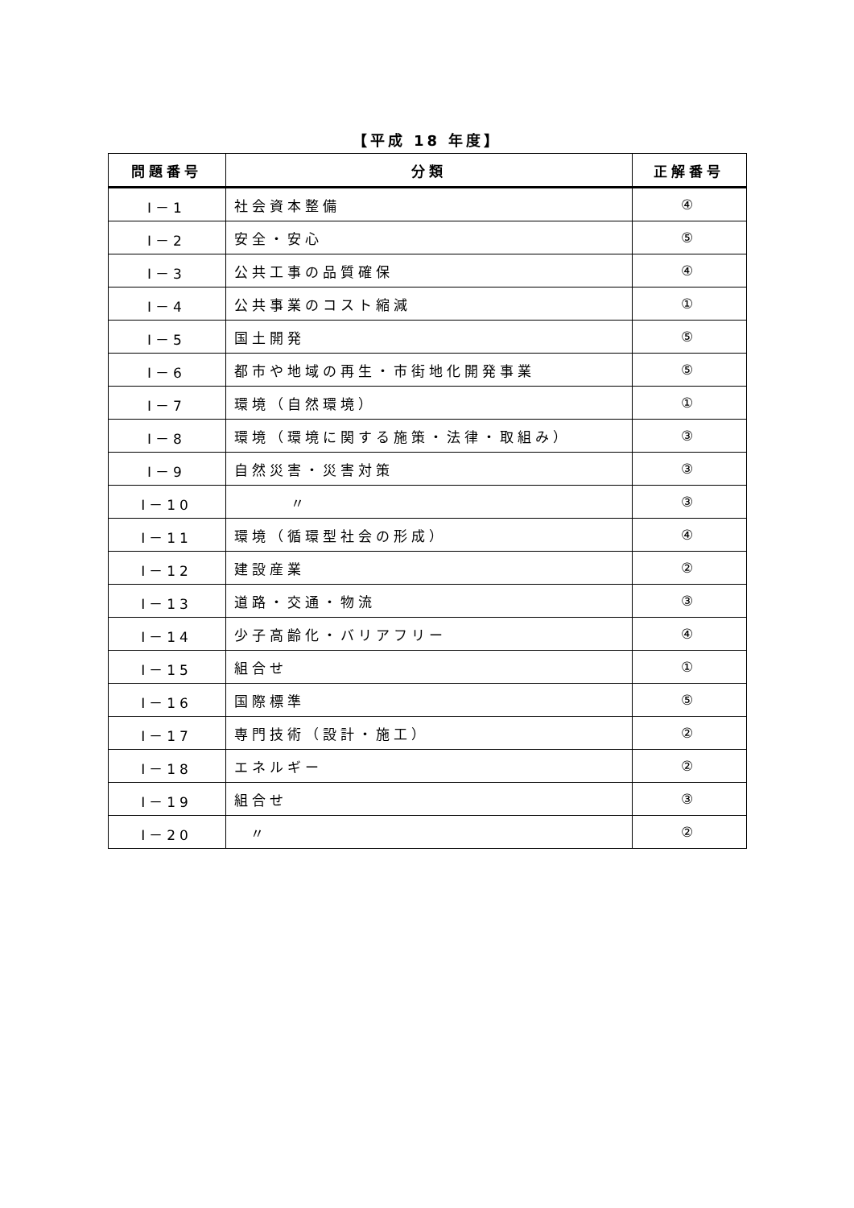【平成 18 年度】
| 問題番号 | 分類 | 正解番号 |
| --- | --- | --- |
| Ⅰ－1 | 社会資本整備 | ④ |
| Ⅰ－2 | 安全・安心 | ⑤ |
| Ⅰ－3 | 公共工事の品質確保 | ④ |
| Ⅰ－4 | 公共事業のコスト縮減 | ① |
| Ⅰ－5 | 国土開発 | ⑤ |
| Ⅰ－6 | 都市や地域の再生・市街地化開発事業 | ⑤ |
| Ⅰ－7 | 環境（自然環境） | ① |
| Ⅰ－8 | 環境（環境に関する施策・法律・取組み） | ③ |
| Ⅰ－9 | 自然災害・災害対策 | ③ |
| Ⅰ－10 | 〃 | ③ |
| Ⅰ－11 | 環境（循環型社会の形成） | ④ |
| Ⅰ－12 | 建設産業 | ② |
| Ⅰ－13 | 道路・交通・物流 | ③ |
| Ⅰ－14 | 少子高齢化・バリアフリー | ④ |
| Ⅰ－15 | 組合せ | ① |
| Ⅰ－16 | 国際標準 | ⑤ |
| Ⅰ－17 | 専門技術（設計・施工） | ② |
| Ⅰ－18 | エネルギー | ② |
| Ⅰ－19 | 組合せ | ③ |
| Ⅰ－20 | 〃 | ② |